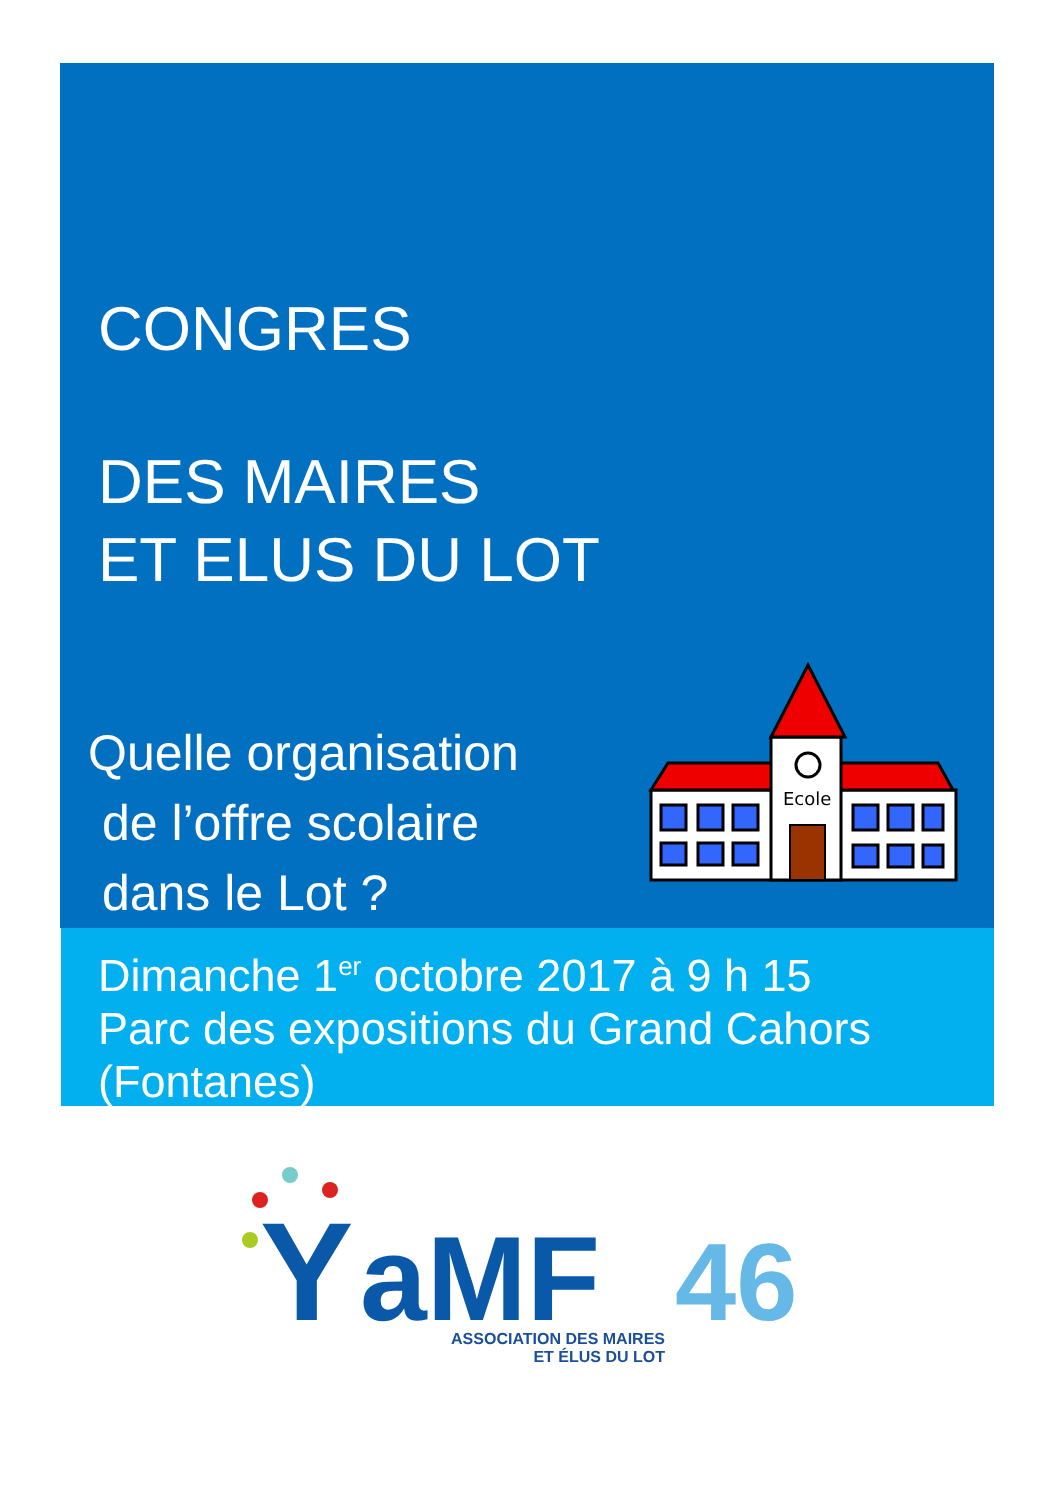CONGRES
DES MAIRES
ET ELUS DU LOT
Quelle organisation
de l’offre scolaire
dans le Lot ?
Ecole
Dimanche 1<sup>er</sup> octobre 2017 à 9 h 15
Parc des expositions du Grand Cahors
(Fontanes)
Y
aMF
46
ASSOCIATION DES MAIRES
ET ÉLUS DU LOT